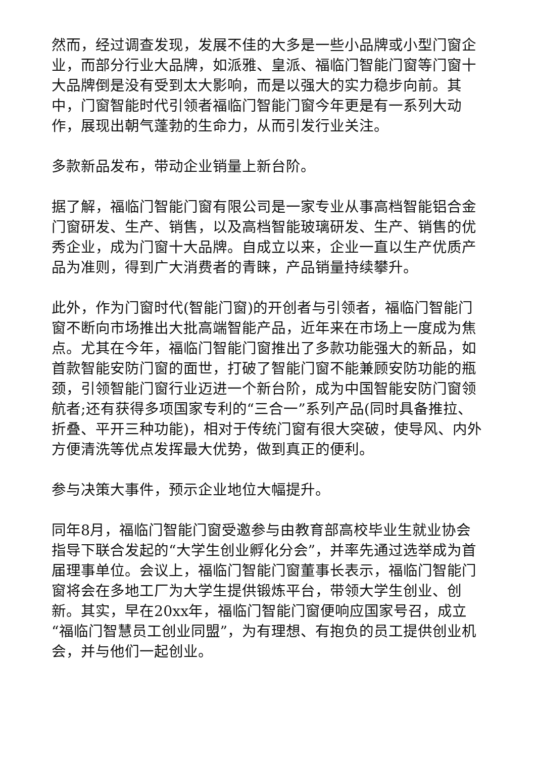然而，经过调查发现，发展不佳的大多是一些小品牌或小型门窗企业，而部分行业大品牌，如派雅、皇派、福临门智能门窗等门窗十大品牌倒是没有受到太大影响，而是以强大的实力稳步向前。其中，门窗智能时代引领者福临门智能门窗今年更是有一系列大动作，展现出朝气蓬勃的生命力，从而引发行业关注。
多款新品发布，带动企业销量上新台阶。
据了解，福临门智能门窗有限公司是一家专业从事高档智能铝合金门窗研发、生产、销售，以及高档智能玻璃研发、生产、销售的优秀企业，成为门窗十大品牌。自成立以来，企业一直以生产优质产品为准则，得到广大消费者的青睐，产品销量持续攀升。
此外，作为门窗时代(智能门窗)的开创者与引领者，福临门智能门窗不断向市场推出大批高端智能产品，近年来在市场上一度成为焦点。尤其在今年，福临门智能门窗推出了多款功能强大的新品，如首款智能安防门窗的面世，打破了智能门窗不能兼顾安防功能的瓶颈，引领智能门窗行业迈进一个新台阶，成为中国智能安防门窗领航者;还有获得多项国家专利的“三合一”系列产品(同时具备推拉、折叠、平开三种功能)，相对于传统门窗有很大突破，使导风、内外方便清洗等优点发挥最大优势，做到真正的便利。
参与决策大事件，预示企业地位大幅提升。
同年8月，福临门智能门窗受邀参与由教育部高校毕业生就业协会指导下联合发起的“大学生创业孵化分会”，并率先通过选举成为首届理事单位。会议上，福临门智能门窗董事长表示，福临门智能门窗将会在多地工厂为大学生提供锻炼平台，带领大学生创业、创新。其实，早在20xx年，福临门智能门窗便响应国家号召，成立“福临门智慧员工创业同盟”，为有理想、有抱负的员工提供创业机会，并与他们一起创业。